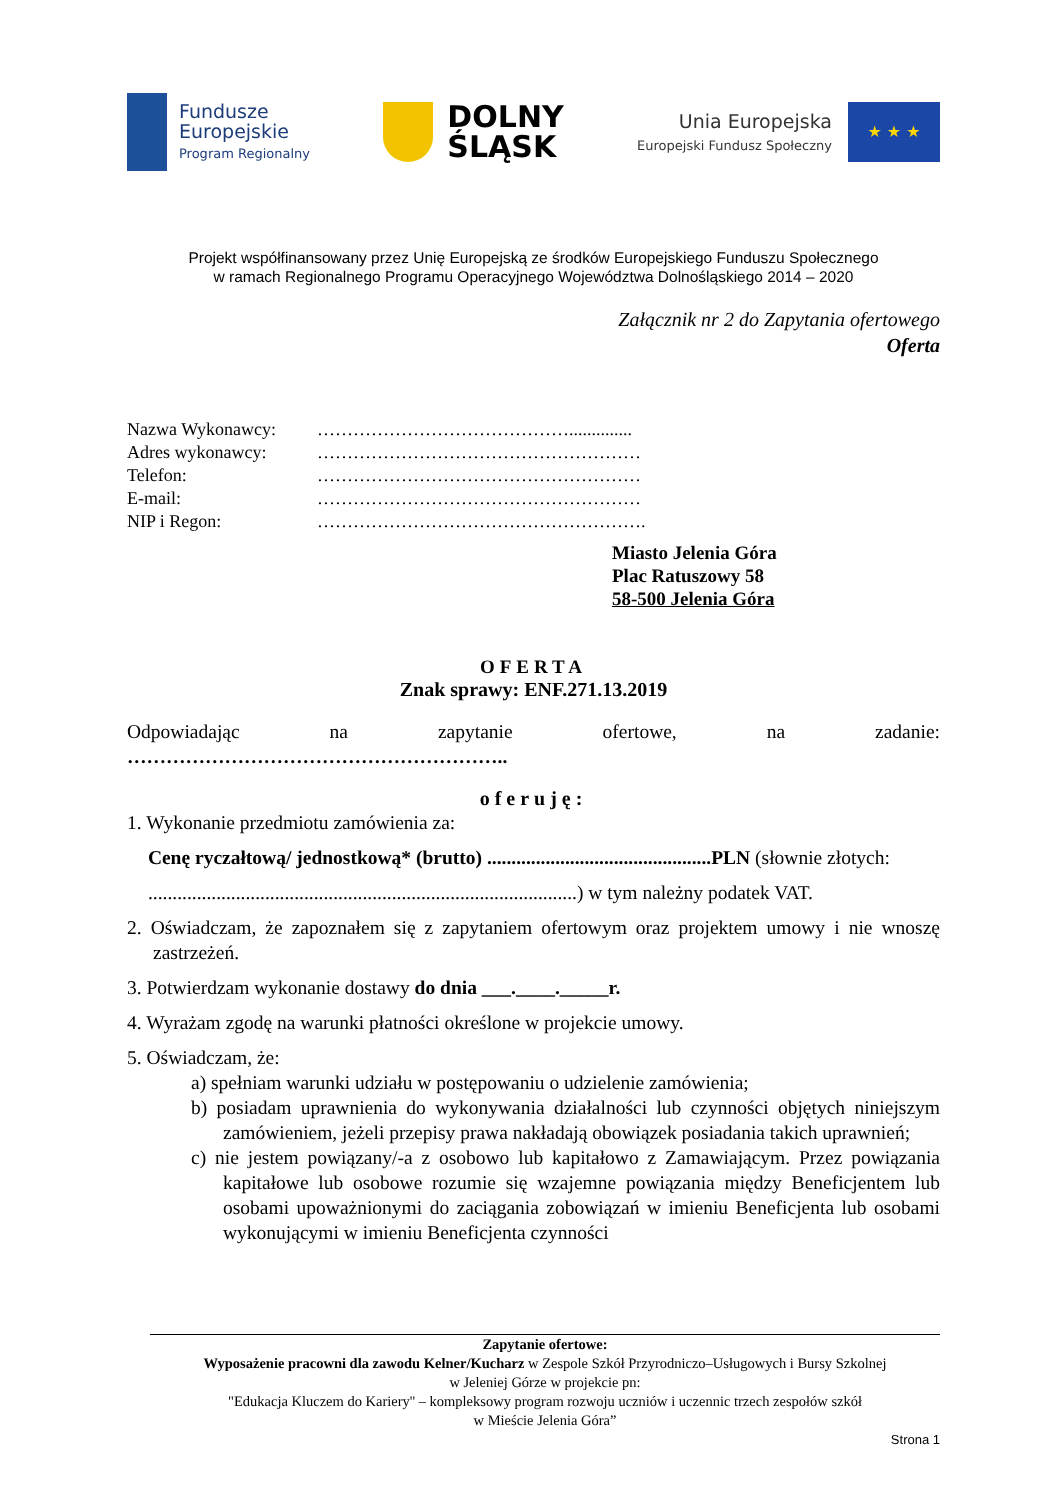Fundusze
Europejskie
Program Regionalny
DOLNY
ŚLĄSK
Unia Europejska
Europejski Fundusz Społeczny
★ ★ ★
Projekt współfinansowany przez Unię Europejską ze środków Europejskiego Funduszu Społecznego
w ramach Regionalnego Programu Operacyjnego Województwa Dolnośląskiego 2014 – 2020
Załącznik nr 2 do Zapytania ofertowego
Oferta
Nazwa Wykonawcy: ……………………………………..............
Adres wykonawcy: ………………………………………………
Telefon: ………………………………………………
E-mail: ………………………………………………
NIP i Regon: ……………………………………………….
Miasto Jelenia Góra
Plac Ratuszowy 58
58-500 Jelenia Góra
OFERTA
Znak sprawy: ENF.271.13.2019
Odpowiadając na zapytanie ofertowe, na zadanie:
…………………………………………………..
oferuję:
1. Wykonanie przedmiotu zamówienia za:
Cenę ryczałtową/ jednostkową* (brutto) ..............................................PLN (słownie złotych:
........................................................................................) w tym należny podatek VAT.
2. Oświadczam, że zapoznałem się z zapytaniem ofertowym oraz projektem umowy i nie wnoszę zastrzeżeń.
3. Potwierdzam wykonanie dostawy do dnia ___.____._____r.
4. Wyrażam zgodę na warunki płatności określone w projekcie umowy.
5. Oświadczam, że:
a) spełniam warunki udziału w postępowaniu o udzielenie zamówienia;
b) posiadam uprawnienia do wykonywania działalności lub czynności objętych niniejszym zamówieniem, jeżeli przepisy prawa nakładają obowiązek posiadania takich uprawnień;
c) nie jestem powiązany/-a z osobowo lub kapitałowo z Zamawiającym. Przez powiązania kapitałowe lub osobowe rozumie się wzajemne powiązania między Beneficjentem lub osobami upoważnionymi do zaciągania zobowiązań w imieniu Beneficjenta lub osobami wykonującymi w imieniu Beneficjenta czynności
Zapytanie ofertowe:
Wyposażenie pracowni dla zawodu Kelner/Kucharz w Zespole Szkół Przyrodniczo–Usługowych i Bursy Szkolnej
w Jeleniej Górze w projekcie pn:
"Edukacja Kluczem do Kariery'' – kompleksowy program rozwoju uczniów i uczennic trzech zespołów szkół
w Mieście Jelenia Góra”
Strona 1